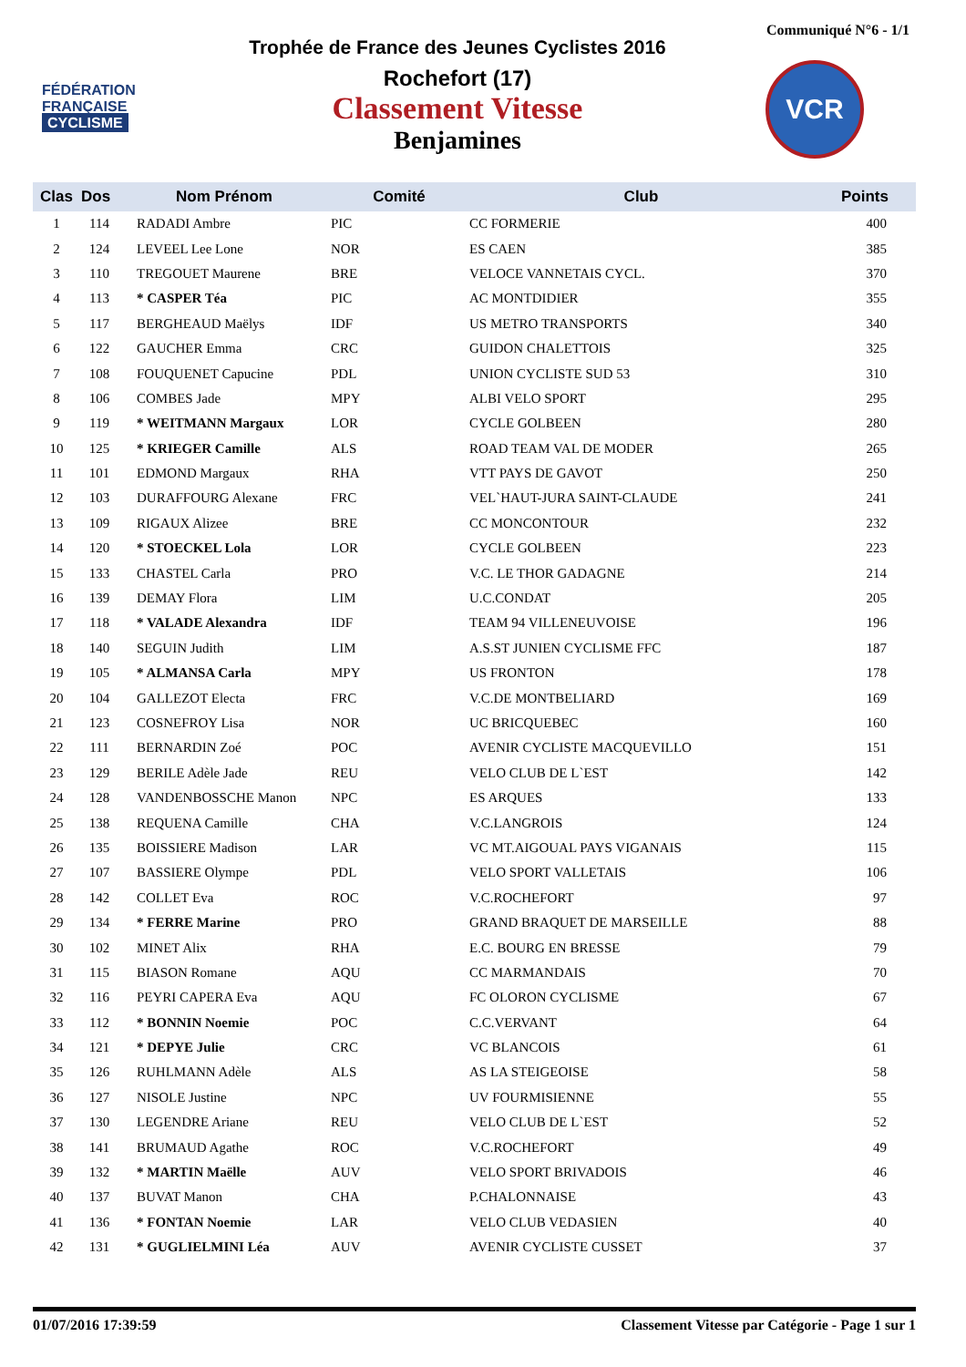Communiqué N°6 - 1/1
FÉDÉRATION
FRANÇAISE
CYCLISME
Trophée de France des Jeunes Cyclistes 2016
Rochefort (17)
Classement Vitesse
Benjamines
VCR
| Clas | Dos | Nom Prénom | Comité | Club | Points |
| --- | --- | --- | --- | --- | --- |
| 1 | 114 | RADADI Ambre | PIC | CC FORMERIE | 400 |
| 2 | 124 | LEVEEL Lee Lone | NOR | ES CAEN | 385 |
| 3 | 110 | TREGOUET Maurene | BRE | VELOCE VANNETAIS CYCL. | 370 |
| 4 | 113 | * CASPER Téa | PIC | AC MONTDIDIER | 355 |
| 5 | 117 | BERGHEAUD Maëlys | IDF | US METRO TRANSPORTS | 340 |
| 6 | 122 | GAUCHER Emma | CRC | GUIDON CHALETTOIS | 325 |
| 7 | 108 | FOUQUENET Capucine | PDL | UNION CYCLISTE SUD 53 | 310 |
| 8 | 106 | COMBES Jade | MPY | ALBI VELO SPORT | 295 |
| 9 | 119 | * WEITMANN Margaux | LOR | CYCLE GOLBEEN | 280 |
| 10 | 125 | * KRIEGER Camille | ALS | ROAD TEAM VAL DE MODER | 265 |
| 11 | 101 | EDMOND Margaux | RHA | VTT PAYS DE GAVOT | 250 |
| 12 | 103 | DURAFFOURG Alexane | FRC | VEL`HAUT-JURA SAINT-CLAUDE | 241 |
| 13 | 109 | RIGAUX Alizee | BRE | CC MONCONTOUR | 232 |
| 14 | 120 | * STOECKEL Lola | LOR | CYCLE GOLBEEN | 223 |
| 15 | 133 | CHASTEL Carla | PRO | V.C. LE THOR GADAGNE | 214 |
| 16 | 139 | DEMAY Flora | LIM | U.C.CONDAT | 205 |
| 17 | 118 | * VALADE Alexandra | IDF | TEAM 94 VILLENEUVOISE | 196 |
| 18 | 140 | SEGUIN Judith | LIM | A.S.ST JUNIEN CYCLISME FFC | 187 |
| 19 | 105 | * ALMANSA Carla | MPY | US FRONTON | 178 |
| 20 | 104 | GALLEZOT Electa | FRC | V.C.DE MONTBELIARD | 169 |
| 21 | 123 | COSNEFROY Lisa | NOR | UC BRICQUEBEC | 160 |
| 22 | 111 | BERNARDIN Zoé | POC | AVENIR CYCLISTE MACQUEVILLO | 151 |
| 23 | 129 | BERILE Adèle Jade | REU | VELO CLUB DE L`EST | 142 |
| 24 | 128 | VANDENBOSSCHE Manon | NPC | ES ARQUES | 133 |
| 25 | 138 | REQUENA Camille | CHA | V.C.LANGROIS | 124 |
| 26 | 135 | BOISSIERE Madison | LAR | VC MT.AIGOUAL PAYS VIGANAIS | 115 |
| 27 | 107 | BASSIERE Olympe | PDL | VELO SPORT VALLETAIS | 106 |
| 28 | 142 | COLLET Eva | ROC | V.C.ROCHEFORT | 97 |
| 29 | 134 | * FERRE Marine | PRO | GRAND BRAQUET DE MARSEILLE | 88 |
| 30 | 102 | MINET Alix | RHA | E.C. BOURG EN BRESSE | 79 |
| 31 | 115 | BIASON Romane | AQU | CC MARMANDAIS | 70 |
| 32 | 116 | PEYRI CAPERA Eva | AQU | FC OLORON CYCLISME | 67 |
| 33 | 112 | * BONNIN Noemie | POC | C.C.VERVANT | 64 |
| 34 | 121 | * DEPYE Julie | CRC | VC BLANCOIS | 61 |
| 35 | 126 | RUHLMANN Adèle | ALS | AS LA STEIGEOISE | 58 |
| 36 | 127 | NISOLE Justine | NPC | UV FOURMISIENNE | 55 |
| 37 | 130 | LEGENDRE Ariane | REU | VELO CLUB DE L`EST | 52 |
| 38 | 141 | BRUMAUD Agathe | ROC | V.C.ROCHEFORT | 49 |
| 39 | 132 | * MARTIN Maëlle | AUV | VELO SPORT BRIVADOIS | 46 |
| 40 | 137 | BUVAT Manon | CHA | P.CHALONNAISE | 43 |
| 41 | 136 | * FONTAN Noemie | LAR | VELO CLUB VEDASIEN | 40 |
| 42 | 131 | * GUGLIELMINI Léa | AUV | AVENIR CYCLISTE CUSSET | 37 |
01/07/2016 17:39:59 Classement Vitesse par Catégorie - Page 1 sur 1